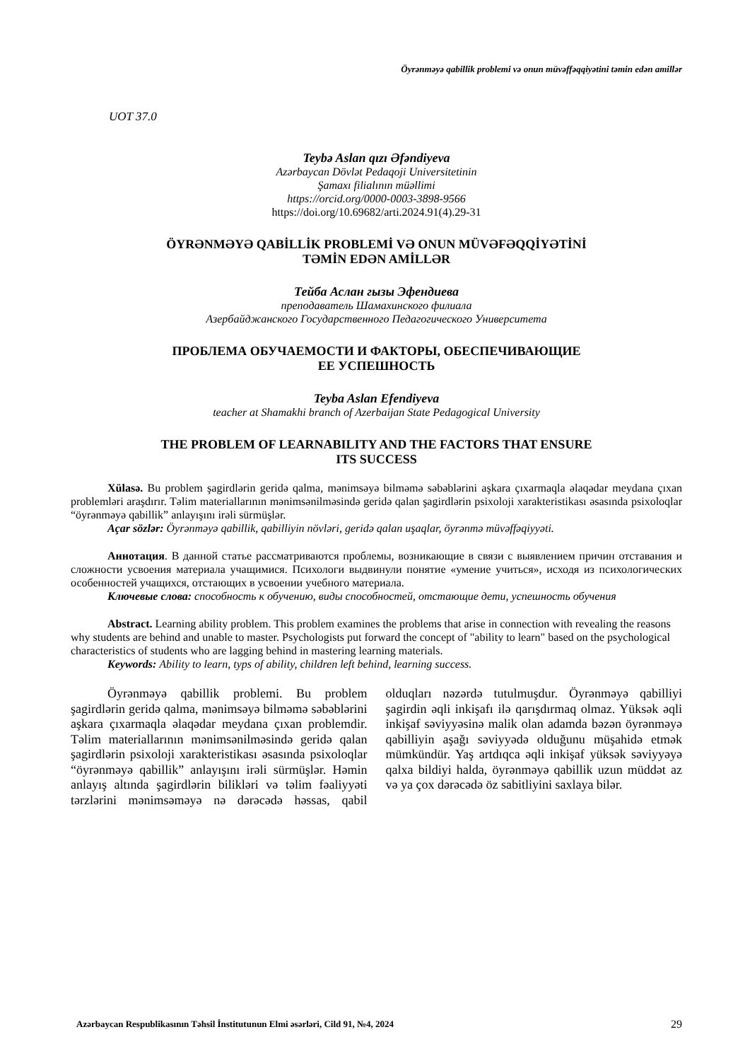Öyrənməyə qabillik problemi və onun müvəffəqqiyətini təmin edən amillər
UOT 37.0
Teybə Aslan qızı Əfəndiyeva
Azərbaycan Dövlət Pedaqoji Universitetinin
Şamaxı filialının müəllimi
https://orcid.org/0000-0003-3898-9566
https://doi.org/10.69682/arti.2024.91(4).29-31
ÖYRƏNMƏYƏ QABİLLİK PROBLEMİ VƏ ONUN MÜVƏFƏQQİYƏTİNİ
TƏMİN EDƏN AMİLLƏR
Тейба Аслан гызы Эфендиева
преподаватель Шамахинского филиала
Азербайджанского Государственного Педагогического Университета
ПРОБЛЕМА ОБУЧАЕМОСТИ И ФАКТОРЫ, ОБЕСПЕЧИВАЮЩИЕ
ЕЕ УСПЕШНОСТЬ
Teyba Aslan Efendiyeva
teacher at Shamakhi branch of Azerbaijan State Pedagogical University
THE PROBLEM OF LEARNABILITY AND THE FACTORS THAT ENSURE
ITS SUCCESS
Xülasə. Bu problem şagirdlərin geridə qalma, mənimsəyə bilməmə səbəblərini aşkara çıxarmaqla əlaqədar meydana çıxan problemləri araşdırır. Təlim materiallarının mənimsənilməsində geridə qalan şagirdlərin psixoloji xarakteristikası əsasında psixoloqlar “öyrənməyə qabillik” anlayışını irəli sürmüşlər.
Açar sözlər: Öyrənməyə qabillik, qabilliyin növləri, geridə qalan uşaqlar, öyrənmə müvəffəqiyyəti.
Аннотация. В данной статье рассматриваются проблемы, возникающие в связи с выявлением причин отставания и сложности усвоения материала учащимися. Психологи выдвинули понятие «умение учиться», исходя из психологических особенностей учащихся, отстающих в усвоении учебного материала.
Ключевые слова: способность к обучению, виды способностей, отстающие дети, успешность обучения
Abstract. Learning ability problem. This problem examines the problems that arise in connection with revealing the reasons why students are behind and unable to master. Psychologists put forward the concept of "ability to learn" based on the psychological characteristics of students who are lagging behind in mastering learning materials.
Keywords: Ability to learn, typs of ability, children left behind, learning success.
Öyrənməyə qabillik problemi. Bu problem şagirdlərin geridə qalma, mənimsəyə bilməmə səbəblərini aşkara çıxarmaqla əlaqədar meydana çıxan problemdir. Təlim materiallarının mənimsənilməsində geridə qalan şagirdlərin psixoloji xarakteristikası əsasında psixoloqlar “öyrənməyə qabillik” anlayışını irəli sürmüşlər. Həmin anlayış altında şagirdlərin bilikləri və təlim fəaliyyəti tərzlərini mənimsəməyə nə dərəcədə həssas, qabil olduqları nəzərdə tutulmuşdur. Öyrənməyə qabilliyi şagirdin əqli inkişafı ilə qarışdırmaq olmaz. Yüksək əqli inkişaf səviyyəsinə malik olan adamda bəzən öyrənməyə qabilliyin aşağı səviyyədə olduğunu müşahidə etmək mümkündür. Yaş artdıqca əqli inkişaf yüksək səviyyəyə qalxa bildiyi halda, öyrənməyə qabillik uzun müddət az və ya çox dərəcədə öz sabitliyini saxlaya bilər.
Azərbaycan Respublikasının Təhsil İnstitutunun Elmi əsərləri, Cild 91, №4, 2024 29